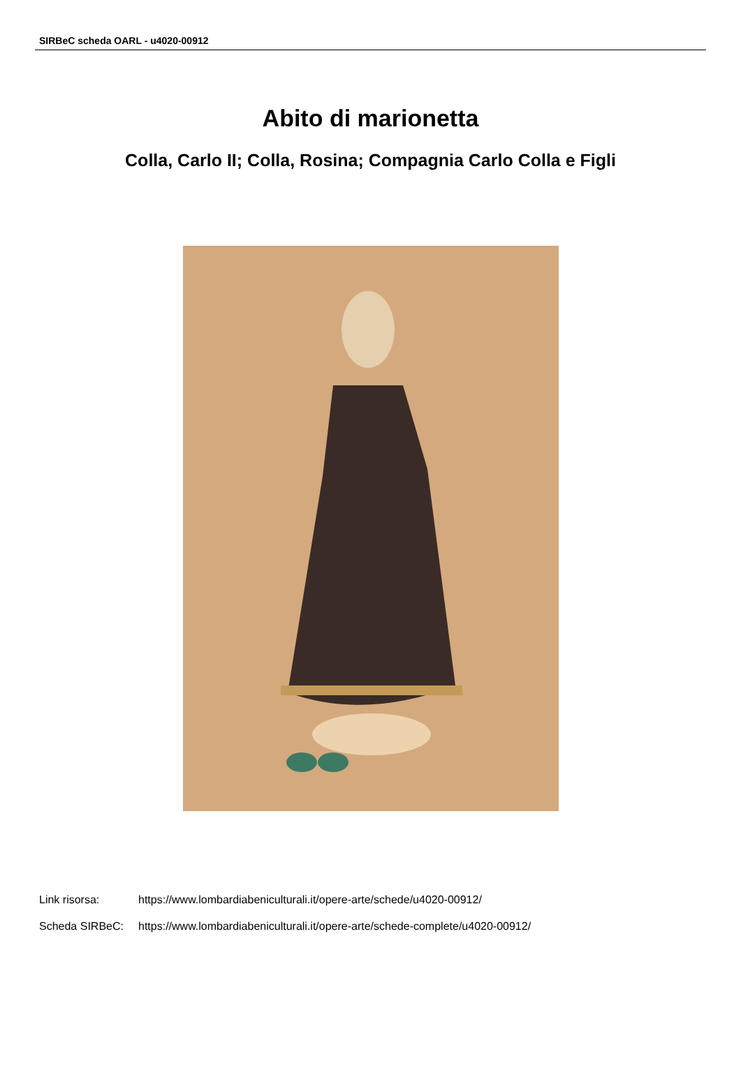SIRBeC scheda OARL - u4020-00912
Abito di marionetta
Colla, Carlo II; Colla, Rosina; Compagnia Carlo Colla e Figli
Link risorsa: https://www.lombardiabeniculturali.it/opere-arte/schede/u4020-00912/
Scheda SIRBeC: https://www.lombardiabeniculturali.it/opere-arte/schede-complete/u4020-00912/